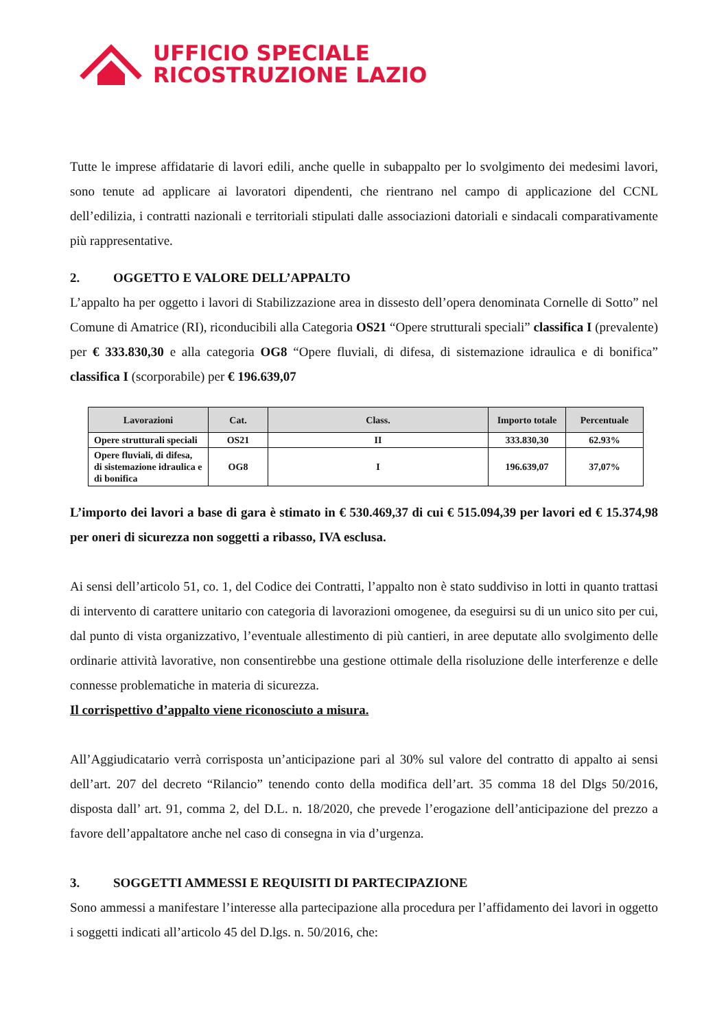UFFICIO SPECIALE
RICOSTRUZIONE LAZIO
Tutte le imprese affidatarie di lavori edili, anche quelle in subappalto per lo svolgimento dei medesimi lavori, sono tenute ad applicare ai lavoratori dipendenti, che rientrano nel campo di applicazione del CCNL dell’edilizia, i contratti nazionali e territoriali stipulati dalle associazioni datoriali e sindacali comparativamente più rappresentative.
2. OGGETTO E VALORE DELL’APPALTO
L’appalto ha per oggetto i lavori di Stabilizzazione area in dissesto dell’opera denominata Cornelle di Sotto” nel Comune di Amatrice (RI), riconducibili alla Categoria OS21 “Opere strutturali speciali” classifica I (prevalente) per € 333.830,30 e alla categoria OG8 “Opere fluviali, di difesa, di sistemazione idraulica e di bonifica” classifica I (scorporabile) per € 196.639,07
| Lavorazioni | Cat. | Class. | Importo totale | Percentuale |
| --- | --- | --- | --- | --- |
| Opere strutturali speciali | OS21 | II | 333.830,30 | 62.93% |
| Opere fluviali, di difesa, di sistemazione idraulica e di bonifica | OG8 | I | 196.639,07 | 37,07% |
L’importo dei lavori a base di gara è stimato in € 530.469,37 di cui € 515.094,39 per lavori ed € 15.374,98 per oneri di sicurezza non soggetti a ribasso, IVA esclusa.
Ai sensi dell’articolo 51, co. 1, del Codice dei Contratti, l’appalto non è stato suddiviso in lotti in quanto trattasi di intervento di carattere unitario con categoria di lavorazioni omogenee, da eseguirsi su di un unico sito per cui, dal punto di vista organizzativo, l’eventuale allestimento di più cantieri, in aree deputate allo svolgimento delle ordinarie attività lavorative, non consentirebbe una gestione ottimale della risoluzione delle interferenze e delle connesse problematiche in materia di sicurezza.
Il corrispettivo d’appalto viene riconosciuto a misura.
All’Aggiudicatario verrà corrisposta un’anticipazione pari al 30% sul valore del contratto di appalto ai sensi dell’art. 207 del decreto “Rilancio” tenendo conto della modifica dell’art. 35 comma 18 del Dlgs 50/2016, disposta dall’ art. 91, comma 2, del D.L. n. 18/2020, che prevede l’erogazione dell’anticipazione del prezzo a favore dell’appaltatore anche nel caso di consegna in via d’urgenza.
3. SOGGETTI AMMESSI E REQUISITI DI PARTECIPAZIONE
Sono ammessi a manifestare l’interesse alla partecipazione alla procedura per l’affidamento dei lavori in oggetto i soggetti indicati all’articolo 45 del D.lgs. n. 50/2016, che: